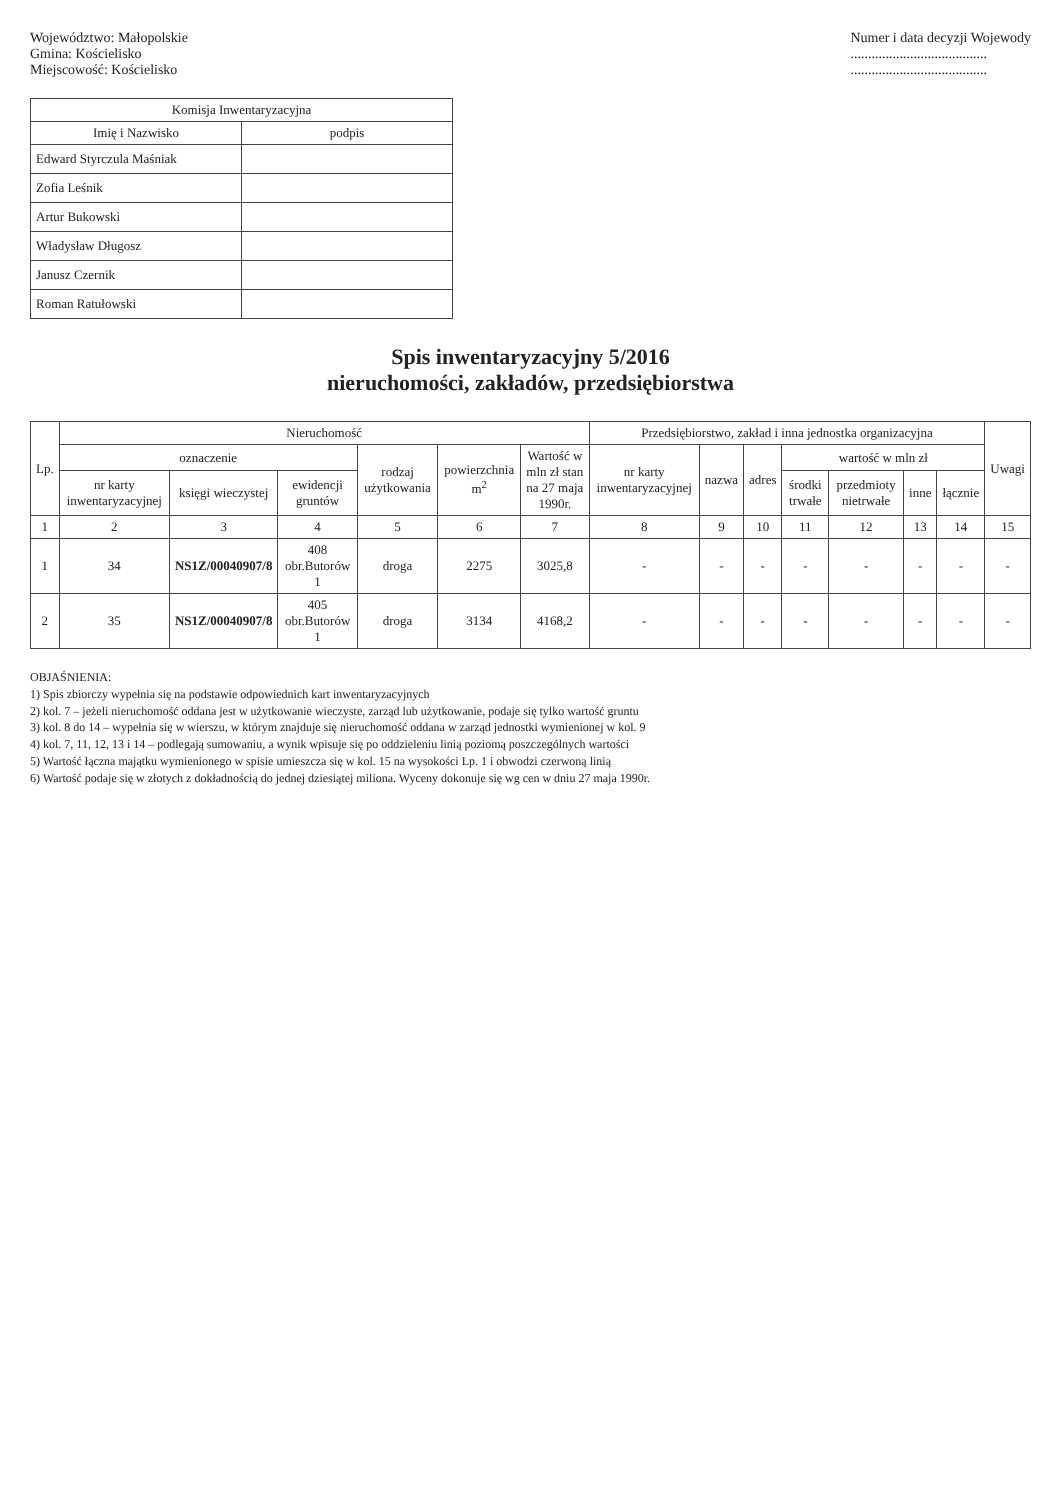Województwo: Małopolskie
Gmina: Kościelisko
Miejscowość: Kościelisko
Numer i data decyzji Wojewody
.......................................
.......................................
| Komisja Inwentaryzacyjna | |
| --- | --- |
| Imię i Nazwisko | podpis |
| Edward Styrczula Maśniak | |
| Zofia Leśnik | |
| Artur Bukowski | |
| Władysław Długosz | |
| Janusz Czernik | |
| Roman Ratułowski | |
Spis inwentaryzacyjny 5/2016
nieruchomości, zakładów, przedsiębiorstwa
| Lp. | Nieruchomość | | | | | | Przedsiębiorstwo, zakład i inna jednostka organizacyjna | | | | | | | Uwagi |
| --- | --- | --- | --- | --- | --- | --- | --- | --- | --- | --- | --- | --- | --- | --- |
| | oznaczenie | | | rodzaj użytkowania | powierzchnia m<sup>2</sup> | Wartość w mln zł stan na 27 maja 1990r. | nr karty inwentaryzacyjnej | nazwa | adres | wartość w mln zł | | | | |
| | nr karty inwentaryzacyjnej | księgi wieczystej | ewidencji gruntów | | | | | | | środki trwałe | przedmioty nietrwałe | inne | łącznie | |
| 1 | 2 | 3 | 4 | 5 | 6 | 7 | 8 | 9 | 10 | 11 | 12 | 13 | 14 | 15 |
| 1 | 34 | NS1Z/00040907/8 | 408 obr.Butorów 1 | droga | 2275 | 3025,8 | - | - | - | - | - | - | - | - |
| 2 | 35 | NS1Z/00040907/8 | 405 obr.Butorów 1 | droga | 3134 | 4168,2 | - | - | - | - | - | - | - | - |
OBJAŚNIENIA:
1) Spis zbiorczy wypełnia się na podstawie odpowiednich kart inwentaryzacyjnych
2) kol. 7 – jeżeli nieruchomość oddana jest w użytkowanie wieczyste, zarząd lub użytkowanie, podaje się tylko wartość gruntu
3) kol. 8 do 14 – wypełnia się w wierszu, w którym znajduje się nieruchomość oddana w zarząd jednostki wymienionej w kol. 9
4) kol. 7, 11, 12, 13 i 14 – podlegają sumowaniu, a wynik wpisuje się po oddzieleniu linią poziomą poszczególnych wartości
5) Wartość łączna majątku wymienionego w spisie umieszcza się w kol. 15 na wysokości Lp. 1 i obwodzi czerwoną linią
6) Wartość podaje się w złotych z dokładnością do jednej dziesiątej miliona. Wyceny dokonuje się wg cen w dniu 27 maja 1990r.